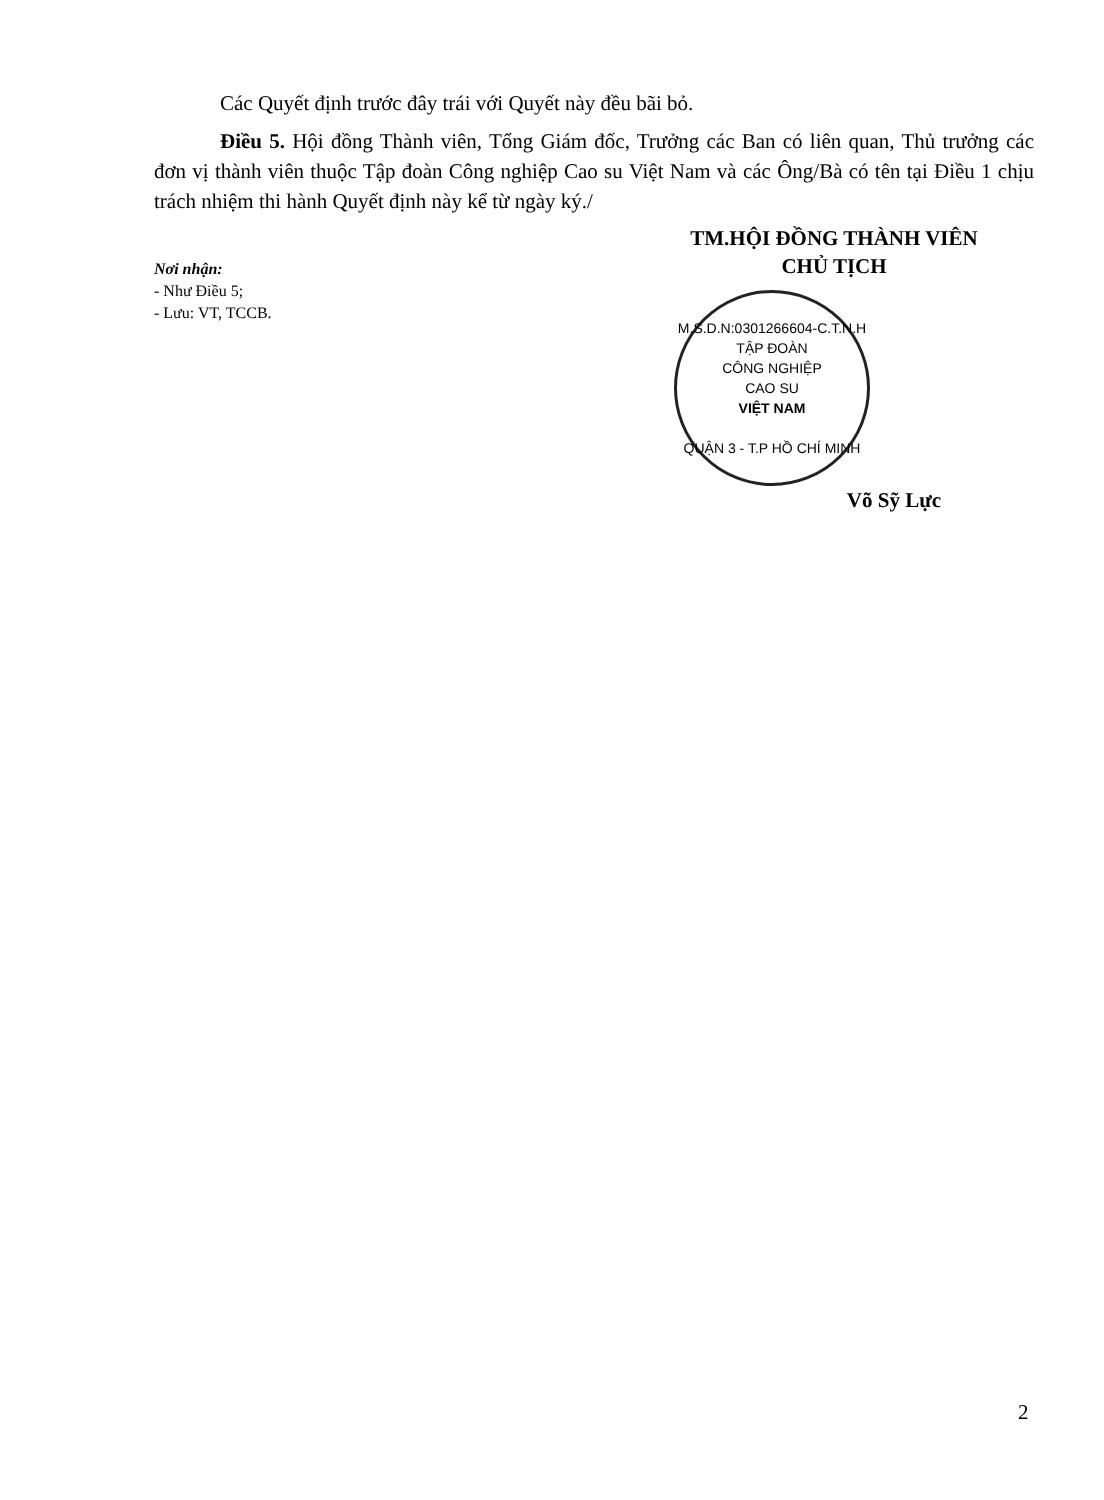Các Quyết định trước đây trái với Quyết này đều bãi bỏ.
Điều 5. Hội đồng Thành viên, Tổng Giám đốc, Trưởng các Ban có liên quan, Thủ trưởng các đơn vị thành viên thuộc Tập đoàn Công nghiệp Cao su Việt Nam và các Ông/Bà có tên tại Điều 1 chịu trách nhiệm thi hành Quyết định này kể từ ngày ký./
Nơi nhận:
- Như Điều 5;
- Lưu: VT, TCCB.
TM.HỘI ĐỒNG THÀNH VIÊN
CHỦ TỊCH
M.S.D.N:0301266604-C.T.N.H
TẬP ĐOÀN
CÔNG NGHIỆP
CAO SU
VIỆT NAM
QUẬN 3 - T.P HỒ CHÍ MINH
Võ Sỹ Lực
2